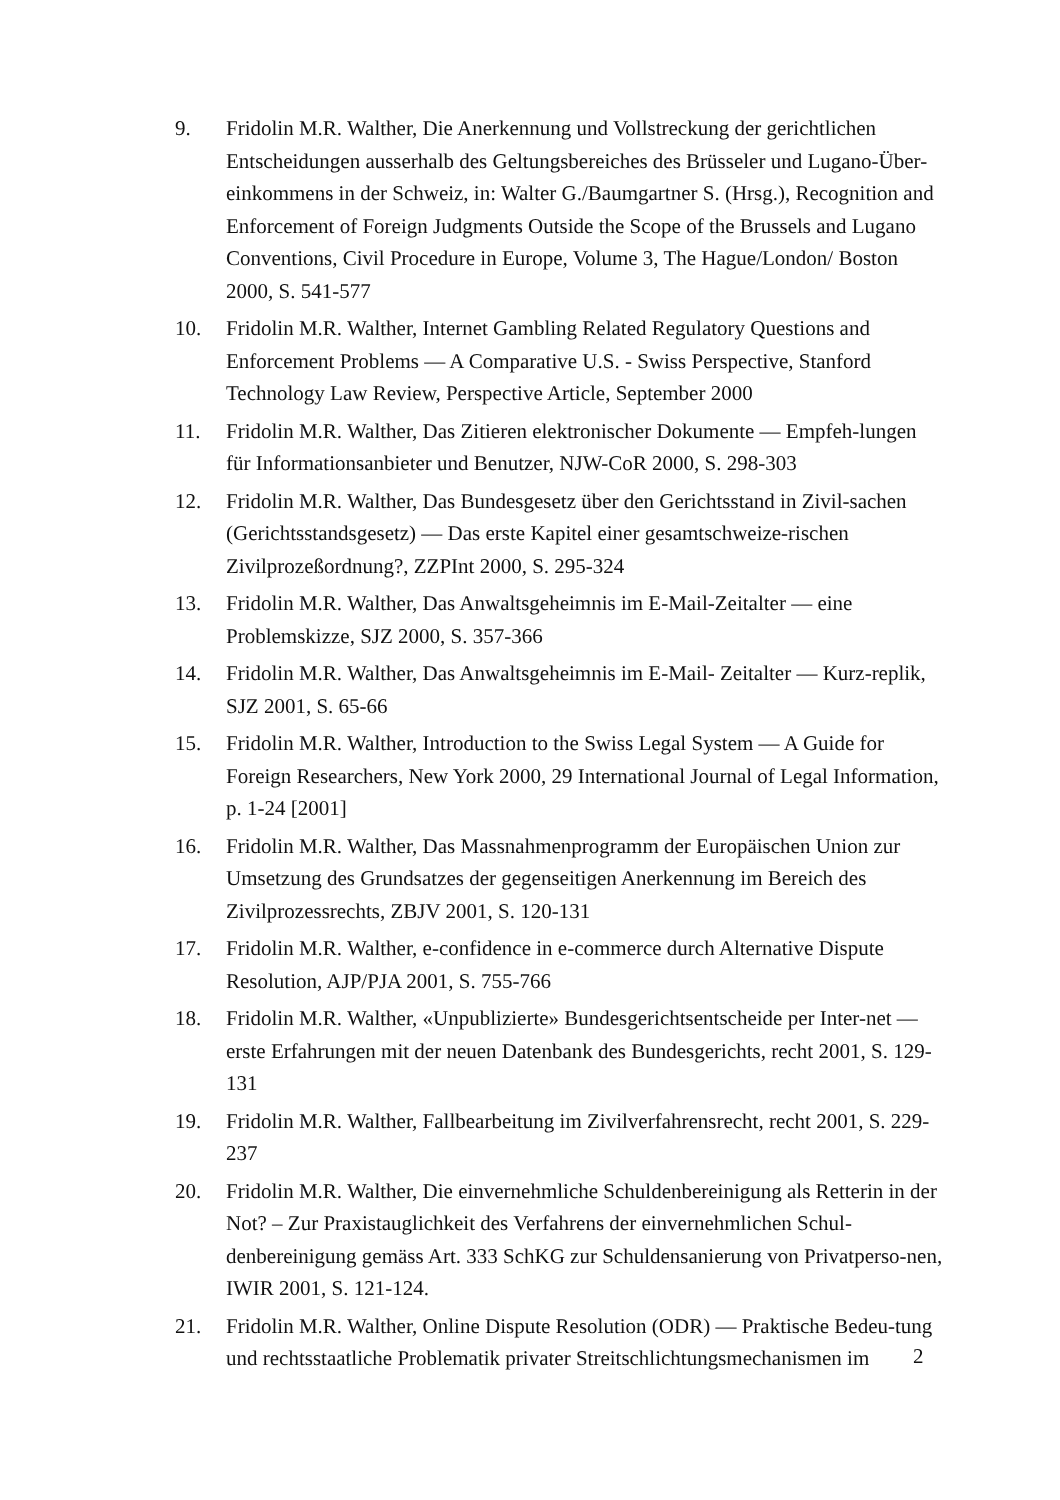9. Fridolin M.R. Walther, Die Anerkennung und Vollstreckung der gerichtlichen Entscheidungen ausserhalb des Geltungsbereiches des Brüsseler und Lugano-Über-einkommens in der Schweiz, in: Walter G./Baumgartner S. (Hrsg.), Recognition and Enforcement of Foreign Judgments Outside the Scope of the Brussels and Lugano Conventions, Civil Procedure in Europe, Volume 3, The Hague/London/ Boston 2000, S. 541-577
10. Fridolin M.R. Walther, Internet Gambling Related Regulatory Questions and Enforcement Problems — A Comparative U.S. - Swiss Perspective, Stanford Technology Law Review, Perspective Article, September 2000
11. Fridolin M.R. Walther, Das Zitieren elektronischer Dokumente — Empfeh-lungen für Informationsanbieter und Benutzer, NJW-CoR 2000, S. 298-303
12. Fridolin M.R. Walther, Das Bundesgesetz über den Gerichtsstand in Zivil-sachen (Gerichtsstandsgesetz) — Das erste Kapitel einer gesamtschweize-rischen Zivilprozeßordnung?, ZZPInt 2000, S. 295-324
13. Fridolin M.R. Walther, Das Anwaltsgeheimnis im E-Mail-Zeitalter — eine Problemskizze, SJZ 2000, S. 357-366
14. Fridolin M.R. Walther, Das Anwaltsgeheimnis im E-Mail- Zeitalter — Kurz-replik, SJZ 2001, S. 65-66
15. Fridolin M.R. Walther, Introduction to the Swiss Legal System — A Guide for Foreign Researchers, New York 2000, 29 International Journal of Legal Information, p. 1-24 [2001]
16. Fridolin M.R. Walther, Das Massnahmenprogramm der Europäischen Union zur Umsetzung des Grundsatzes der gegenseitigen Anerkennung im Bereich des Zivilprozessrechts, ZBJV 2001, S. 120-131
17. Fridolin M.R. Walther, e-confidence in e-commerce durch Alternative Dispute Resolution, AJP/PJA 2001, S. 755-766
18. Fridolin M.R. Walther, «Unpublizierte» Bundesgerichtsentscheide per Inter-net — erste Erfahrungen mit der neuen Datenbank des Bundesgerichts, recht 2001, S. 129-131
19. Fridolin M.R. Walther, Fallbearbeitung im Zivilverfahrensrecht, recht 2001, S. 229-237
20. Fridolin M.R. Walther, Die einvernehmliche Schuldenbereinigung als Retterin in der Not? – Zur Praxistauglichkeit des Verfahrens der einvernehmlichen Schul-denbereinigung gemäss Art. 333 SchKG zur Schuldensanierung von Privatperso-nen, IWIR 2001, S. 121-124.
21. Fridolin M.R. Walther, Online Dispute Resolution (ODR) — Praktische Bedeu-tung und rechtsstaatliche Problematik privater Streitschlichtungsmechanismen im
2